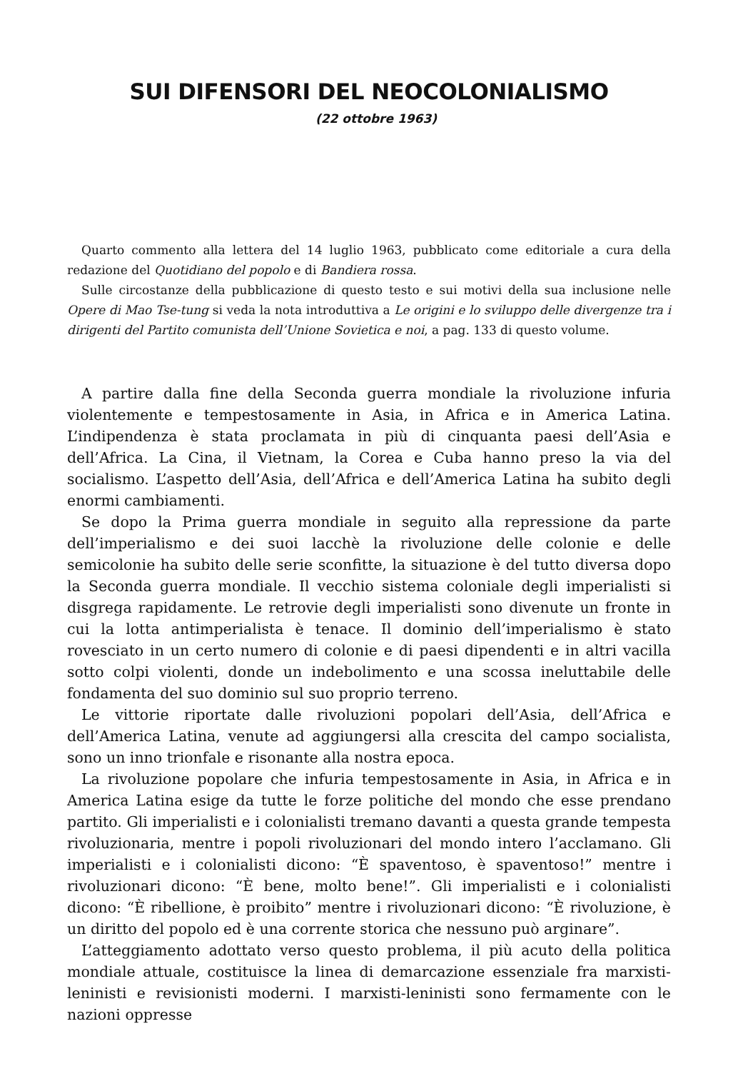SUI DIFENSORI DEL NEOCOLONIALISMO
(22 ottobre 1963)
Quarto commento alla lettera del 14 luglio 1963, pubblicato come editoriale a cura della redazione del Quotidiano del popolo e di Bandiera rossa.
Sulle circostanze della pubblicazione di questo testo e sui motivi della sua inclusione nelle Opere di Mao Tse-tung si veda la nota introduttiva a Le origini e lo sviluppo delle divergenze tra i dirigenti del Partito comunista dell’Unione Sovietica e noi, a pag. 133 di questo volume.
A partire dalla fine della Seconda guerra mondiale la rivoluzione infuria violentemente e tempestosamente in Asia, in Africa e in America Latina. L’indipendenza è stata proclamata in più di cinquanta paesi dell’Asia e dell’Africa. La Cina, il Vietnam, la Corea e Cuba hanno preso la via del socialismo. L’aspetto dell’Asia, dell’Africa e dell’America Latina ha subito degli enormi cambiamenti.
Se dopo la Prima guerra mondiale in seguito alla repressione da parte dell’imperialismo e dei suoi lacchè la rivoluzione delle colonie e delle semicolonie ha subito delle serie sconfitte, la situazione è del tutto diversa dopo la Seconda guerra mondiale. Il vecchio sistema coloniale degli imperialisti si disgrega rapidamente. Le retrovie degli imperialisti sono divenute un fronte in cui la lotta antimperialista è tenace. Il dominio dell’imperialismo è stato rovesciato in un certo numero di colonie e di paesi dipendenti e in altri vacilla sotto colpi violenti, donde un indebolimento e una scossa ineluttabile delle fondamenta del suo dominio sul suo proprio terreno.
Le vittorie riportate dalle rivoluzioni popolari dell’Asia, dell’Africa e dell’America Latina, venute ad aggiungersi alla crescita del campo socialista, sono un inno trionfale e risonante alla nostra epoca.
La rivoluzione popolare che infuria tempestosamente in Asia, in Africa e in America Latina esige da tutte le forze politiche del mondo che esse prendano partito. Gli imperialisti e i colonialisti tremano davanti a questa grande tempesta rivoluzionaria, mentre i popoli rivoluzionari del mondo intero l’acclamano. Gli imperialisti e i colonialisti dicono: “È spaventoso, è spaventoso!” mentre i rivoluzionari dicono: “È bene, molto bene!”. Gli imperialisti e i colonialisti dicono: “È ribellione, è proibito” mentre i rivoluzionari dicono: “È rivoluzione, è un diritto del popolo ed è una corrente storica che nessuno può arginare”.
L’atteggiamento adottato verso questo problema, il più acuto della politica mondiale attuale, costituisce la linea di demarcazione essenziale fra marxisti-leninisti e revisionisti moderni. I marxisti-leninisti sono fermamente con le nazioni oppresse